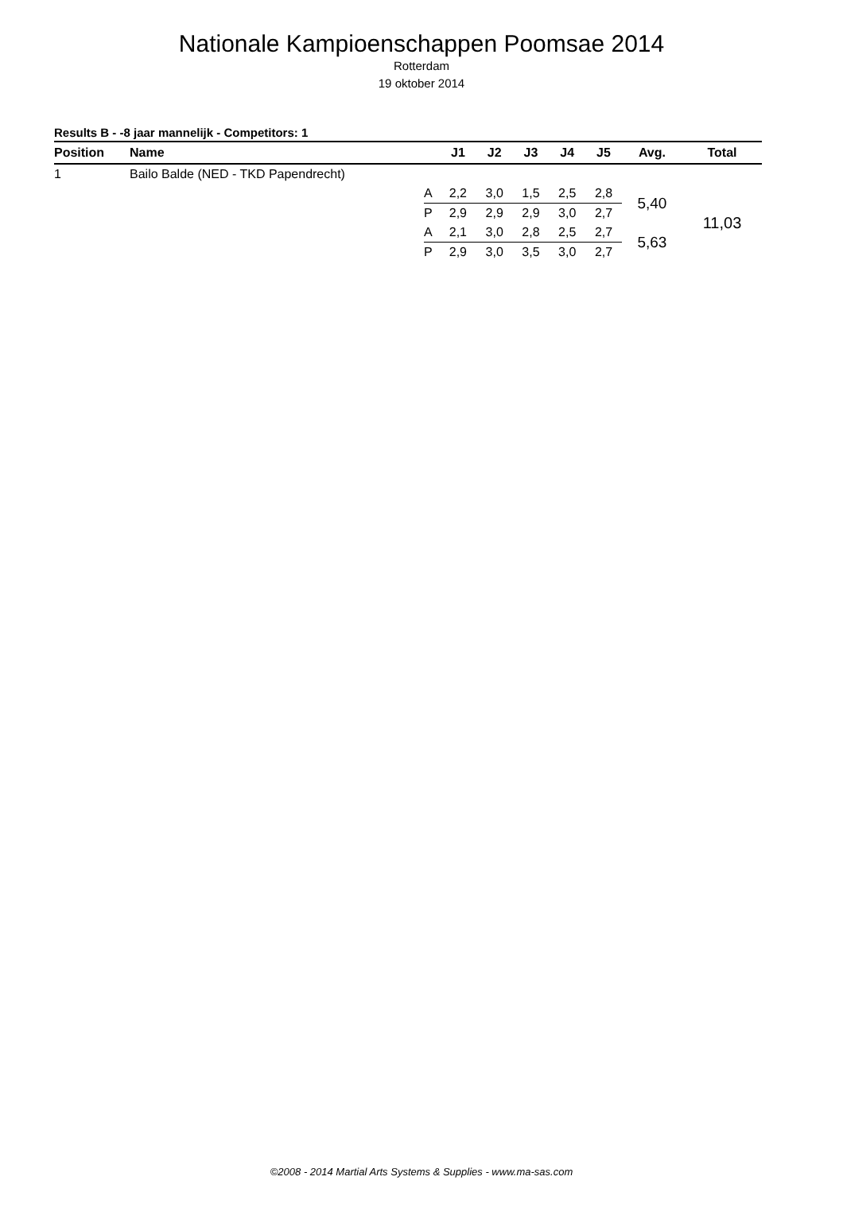Nationale Kampioenschappen Poomsae 2014
Rotterdam
19 oktober 2014
Results B - -8 jaar mannelijk - Competitors: 1
| Position | Name | | J1 | J2 | J3 | J4 | J5 | Avg. | Total |
| --- | --- | --- | --- | --- | --- | --- | --- | --- | --- |
| 1 | Bailo Balde (NED - TKD Papendrecht) | | | | | | | | |
| | | A | 2,2 | 3,0 | 1,5 | 2,5 | 2,8 | 5,40 | 11,03 |
| | | P | 2,9 | 2,9 | 2,9 | 3,0 | 2,7 | | |
| | | A | 2,1 | 3,0 | 2,8 | 2,5 | 2,7 | 5,63 | |
| | | P | 2,9 | 3,0 | 3,5 | 3,0 | 2,7 | | |
©2008 - 2014 Martial Arts Systems & Supplies - www.ma-sas.com